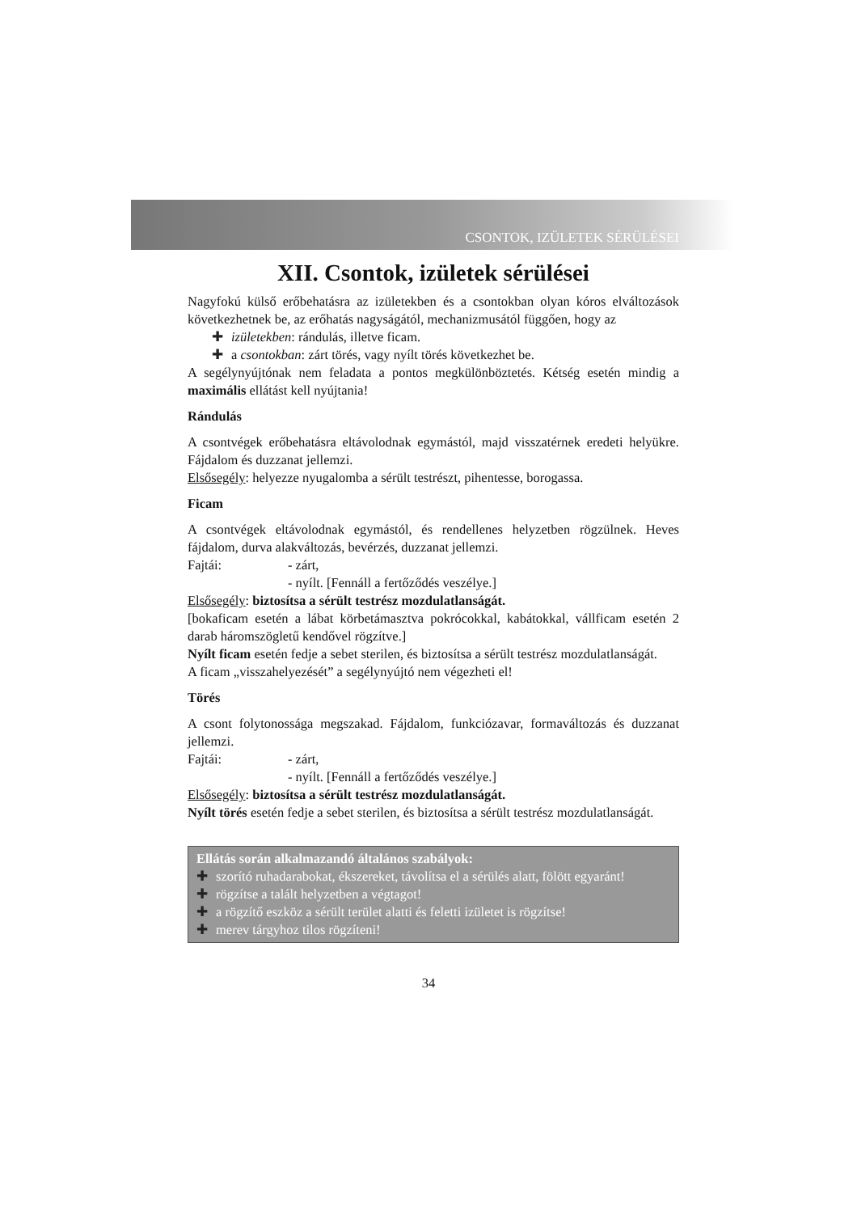CSONTOK, IZÜLETEK SÉRÜLÉSEI
XII. Csontok, izületek sérülései
Nagyfokú külső erőbehatásra az izületekben és a csontokban olyan kóros elváltozások következhetnek be, az erőhatás nagyságától, mechanizmusától függően, hogy az
✚ izületekben: rándulás, illetve ficam.
✚ a csontokban: zárt törés, vagy nyílt törés következhet be.
A segélynyújtónak nem feladata a pontos megkülönböztetés. Kétség esetén mindig a maximális ellátást kell nyújtania!
Rándulás
A csontvégek erőbehatásra eltávolodnak egymástól, majd visszatérnek eredeti helyükre. Fájdalom és duzzanat jellemzi.
Elsősegély: helyezze nyugalomba a sérült testrészt, pihentesse, borogassa.
Ficam
A csontvégek eltávolodnak egymástól, és rendellenes helyzetben rögzülnek. Heves fájdalom, durva alakváltozás, bevérzés, duzzanat jellemzi.
Fajtái: - zárt,
- nyílt. [Fennáll a fertőződés veszélye.]
Elsősegély: biztosítsa a sérült testrész mozdulatlanságát.
[bokaficam esetén a lábat körbetámasztva pokrócokkal, kabátokkal, vállficam esetén 2 darab háromszögletű kendővel rögzítve.]
Nyílt ficam esetén fedje a sebet sterilen, és biztosítsa a sérült testrész mozdulatlanságát.
A ficam „visszahelyezését” a segélynyújtó nem végezheti el!
Törés
A csont folytonossága megszakad. Fájdalom, funkciózavar, formaváltozás és duzzanat jellemzi.
Fajtái: - zárt,
- nyílt. [Fennáll a fertőződés veszélye.]
Elsősegély: biztosítsa a sérült testrész mozdulatlanságát.
Nyílt törés esetén fedje a sebet sterilen, és biztosítsa a sérült testrész mozdulatlanságát.
Ellátás során alkalmazandó általános szabályok:
✚ szorító ruhadarabokat, ékszereket, távolítsa el a sérülés alatt, fölött egyaránt!
✚ rögzítse a talált helyzetben a végtagot!
✚ a rögzítő eszköz a sérült terület alatti és feletti izületet is rögzítse!
✚ merev tárgyhoz tilos rögzíteni!
34